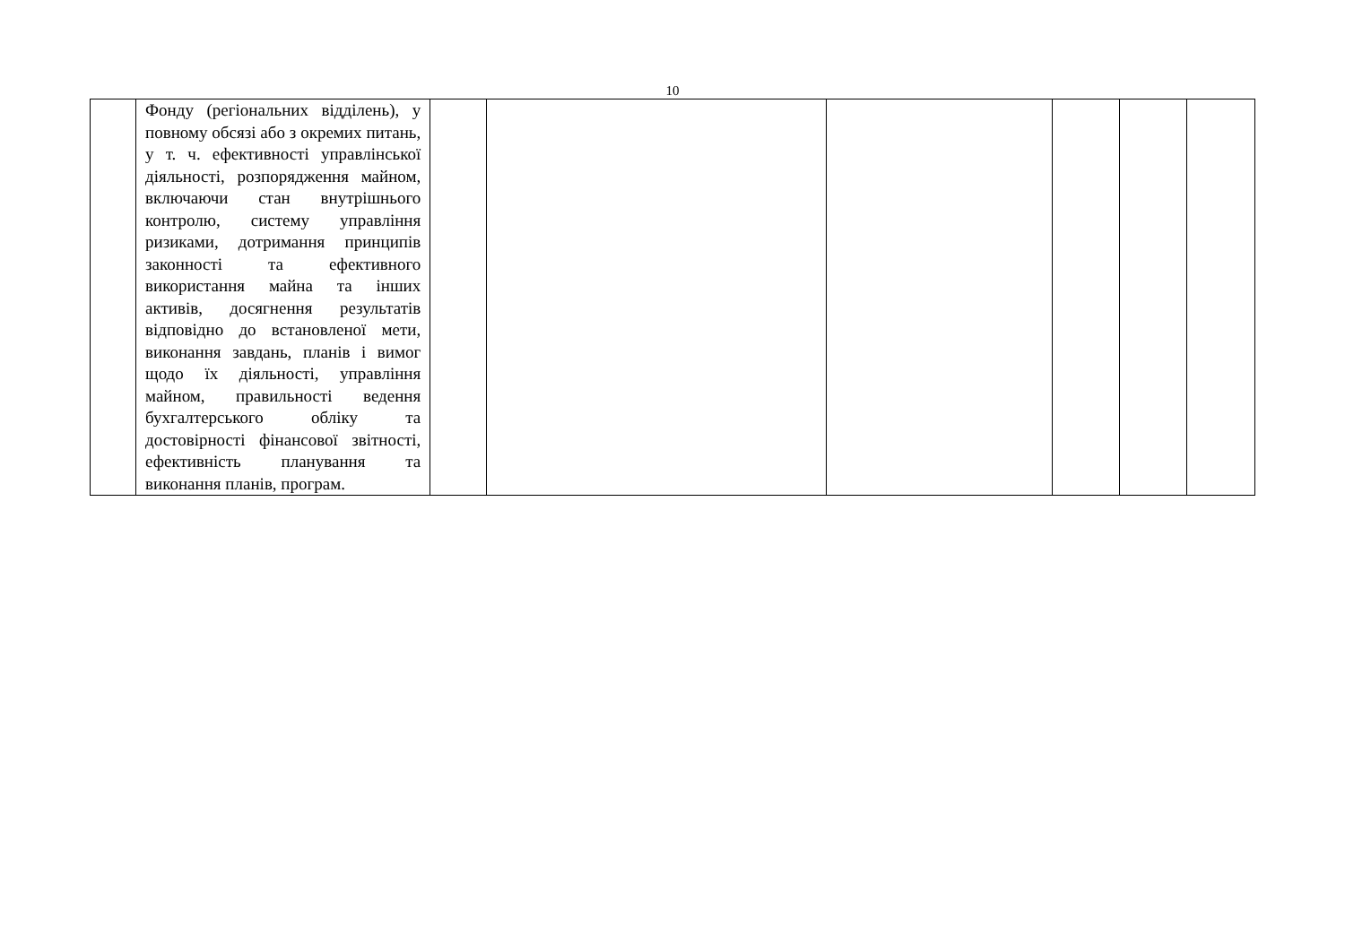10
| | Фонду (регіональних відділень), у повному обсязі або з окремих питань, у т. ч. ефективності управлінської діяльності, розпорядження майном, включаючи стан внутрішнього контролю, систему управління ризиками, дотримання принципів законності та ефективного використання майна та інших активів, досягнення результатів відповідно до встановленої мети, виконання завдань, планів і вимог щодо їх діяльності, управління майном, правильності ведення бухгалтерського обліку та достовірності фінансової звітності, ефективність планування та виконання планів, програм. | | | | | | |